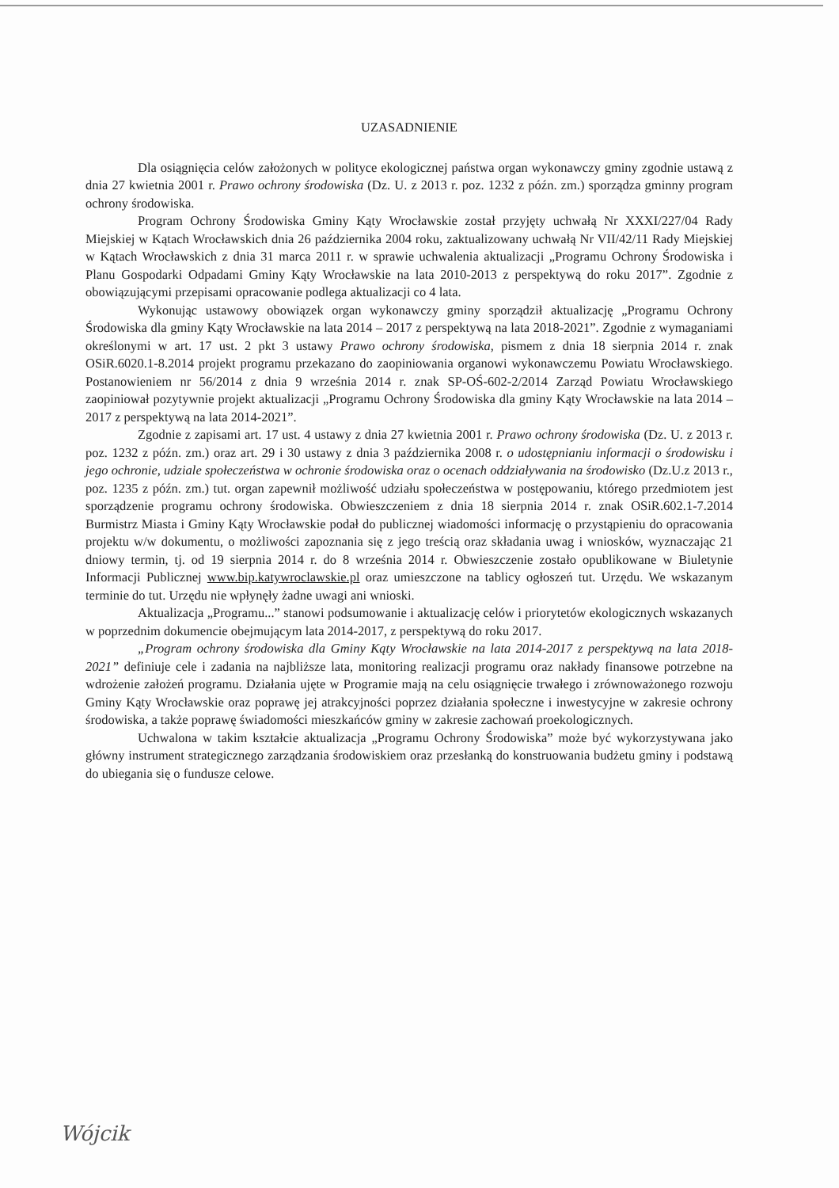UZASADNIENIE
Dla osiągnięcia celów założonych w polityce ekologicznej państwa organ wykonawczy gminy zgodnie ustawą z dnia 27 kwietnia 2001 r. Prawo ochrony środowiska (Dz. U. z 2013 r. poz. 1232 z późn. zm.) sporządza gminny program ochrony środowiska.
Program Ochrony Środowiska Gminy Kąty Wrocławskie został przyjęty uchwałą Nr XXXI/227/04 Rady Miejskiej w Kątach Wrocławskich dnia 26 października 2004 roku, zaktualizowany uchwałą Nr VII/42/11 Rady Miejskiej w Kątach Wrocławskich z dnia 31 marca 2011 r. w sprawie uchwalenia aktualizacji „Programu Ochrony Środowiska i Planu Gospodarki Odpadami Gminy Kąty Wrocławskie na lata 2010-2013 z perspektywą do roku 2017”. Zgodnie z obowiązującymi przepisami opracowanie podlega aktualizacji co 4 lata.
Wykonując ustawowy obowiązek organ wykonawczy gminy sporządził aktualizację „Programu Ochrony Środowiska dla gminy Kąty Wrocławskie na lata 2014 – 2017 z perspektywą na lata 2018-2021”. Zgodnie z wymaganiami określonymi w art. 17 ust. 2 pkt 3 ustawy Prawo ochrony środowiska, pismem z dnia 18 sierpnia 2014 r. znak OSiR.6020.1-8.2014 projekt programu przekazano do zaopiniowania organowi wykonawczemu Powiatu Wrocławskiego. Postanowieniem nr 56/2014 z dnia 9 września 2014 r. znak SP-OŚ-602-2/2014 Zarząd Powiatu Wrocławskiego zaopiniował pozytywnie projekt aktualizacji „Programu Ochrony Środowiska dla gminy Kąty Wrocławskie na lata 2014 – 2017 z perspektywą na lata 2014-2021”.
Zgodnie z zapisami art. 17 ust. 4 ustawy z dnia 27 kwietnia 2001 r. Prawo ochrony środowiska (Dz. U. z 2013 r. poz. 1232 z późn. zm.) oraz art. 29 i 30 ustawy z dnia 3 października 2008 r. o udostępnianiu informacji o środowisku i jego ochronie, udziale społeczeństwa w ochronie środowiska oraz o ocenach oddziaływania na środowisko (Dz.U.z 2013 r., poz. 1235 z późn. zm.) tut. organ zapewnił możliwość udziału społeczeństwa w postępowaniu, którego przedmiotem jest sporządzenie programu ochrony środowiska. Obwieszczeniem z dnia 18 sierpnia 2014 r. znak OSiR.602.1-7.2014 Burmistrz Miasta i Gminy Kąty Wrocławskie podał do publicznej wiadomości informację o przystąpieniu do opracowania projektu w/w dokumentu, o możliwości zapoznania się z jego treścią oraz składania uwag i wniosków, wyznaczając 21 dniowy termin, tj. od 19 sierpnia 2014 r. do 8 września 2014 r. Obwieszczenie zostało opublikowane w Biuletynie Informacji Publicznej www.bip.katywroclawskie.pl oraz umieszczone na tablicy ogłoszeń tut. Urzędu. We wskazanym terminie do tut. Urzędu nie wpłynęły żadne uwagi ani wnioski.
Aktualizacja „Programu...” stanowi podsumowanie i aktualizację celów i priorytetów ekologicznych wskazanych w poprzednim dokumencie obejmującym lata 2014-2017, z perspektywą do roku 2017.
„Program ochrony środowiska dla Gminy Kąty Wrocławskie na lata 2014-2017 z perspektywą na lata 2018-2021” definiuje cele i zadania na najbliższe lata, monitoring realizacji programu oraz nakłady finansowe potrzebne na wdrożenie założeń programu. Działania ujęte w Programie mają na celu osiągnięcie trwałego i zrównoważonego rozwoju Gminy Kąty Wrocławskie oraz poprawę jej atrakcyjności poprzez działania społeczne i inwestycyjne w zakresie ochrony środowiska, a także poprawę świadomości mieszkańców gminy w zakresie zachowań proekologicznych.
Uchwalona w takim kształcie aktualizacja „Programu Ochrony Środowiska” może być wykorzystywana jako główny instrument strategicznego zarządzania środowiskiem oraz przesłanką do konstruowania budżetu gminy i podstawą do ubiegania się o fundusze celowe.
Wójcik